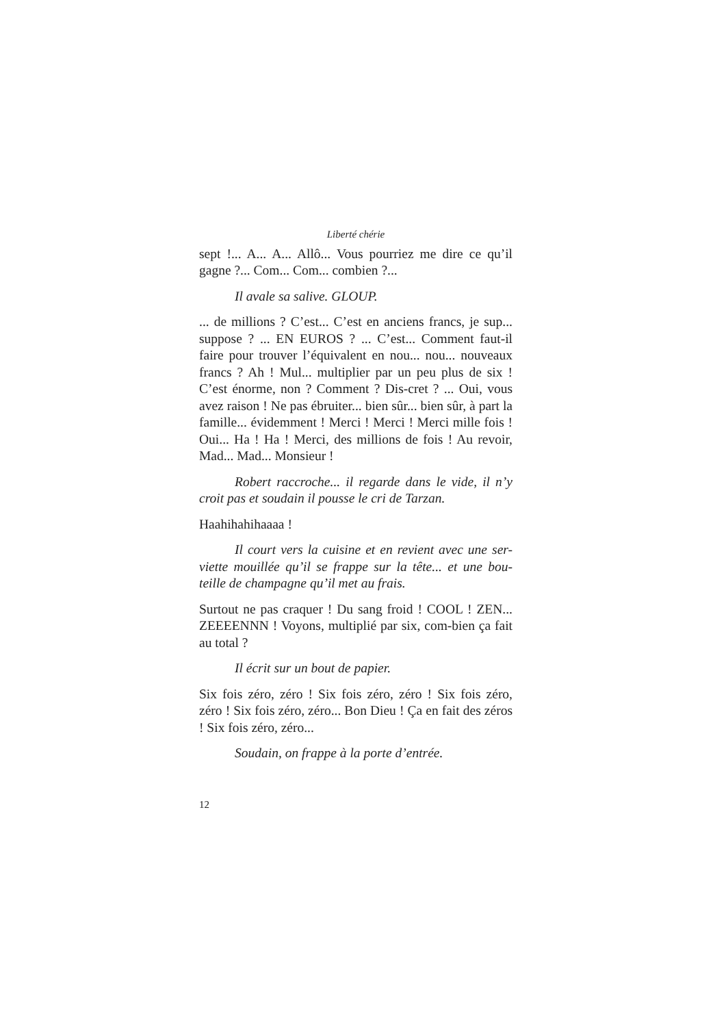Liberté chérie
sept !... A... A... Allô... Vous pourriez me dire ce qu’il gagne ?... Com... Com... combien ?...
Il avale sa salive. GLOUP.
... de millions ? C’est... C’est en anciens francs, je sup... suppose ? ... EN EUROS ? ... C’est... Comment faut-il faire pour trouver l’équivalent en nou... nou... nouveaux francs ? Ah ! Mul... multiplier par un peu plus de six ! C’est énorme, non ? Comment ? Dis-cret ? ... Oui, vous avez raison ! Ne pas ébruiter... bien sûr... bien sûr, à part la famille... évidemment ! Merci ! Merci ! Merci mille fois ! Oui... Ha ! Ha ! Merci, des millions de fois ! Au revoir, Mad... Mad... Monsieur !
Robert raccroche... il regarde dans le vide, il n’y croit pas et soudain il pousse le cri de Tarzan.
Haahihahihaaaa !
Il court vers la cuisine et en revient avec une ser-viette mouillée qu’il se frappe sur la tête... et une bou-teille de champagne qu’il met au frais.
Surtout ne pas craquer ! Du sang froid ! COOL ! ZEN... ZEEEENNN ! Voyons, multiplié par six, com-bien ça fait au total ?
Il écrit sur un bout de papier.
Six fois zéro, zéro ! Six fois zéro, zéro ! Six fois zéro, zéro ! Six fois zéro, zéro... Bon Dieu ! Ça en fait des zéros ! Six fois zéro, zéro...
Soudain, on frappe à la porte d’entrée.
12